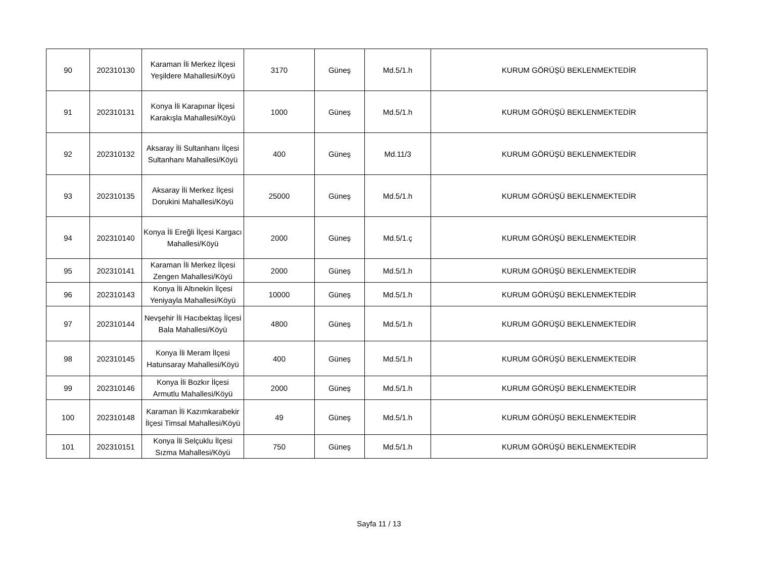| 90 | 202310130 | Karaman İli Merkez İlçesi Yeşildere Mahallesi/Köyü | 3170 | Güneş | Md.5/1.h | KURUM GÖRÜŞÜ BEKLENMEKTEDİR |
| 91 | 202310131 | Konya İli Karapınar İlçesi Karakışla Mahallesi/Köyü | 1000 | Güneş | Md.5/1.h | KURUM GÖRÜŞÜ BEKLENMEKTEDİR |
| 92 | 202310132 | Aksaray İli Sultanhanı İlçesi Sultanhanı Mahallesi/Köyü | 400 | Güneş | Md.11/3 | KURUM GÖRÜŞÜ BEKLENMEKTEDİR |
| 93 | 202310135 | Aksaray İli Merkez İlçesi Dorukini Mahallesi/Köyü | 25000 | Güneş | Md.5/1.h | KURUM GÖRÜŞÜ BEKLENMEKTEDİR |
| 94 | 202310140 | Konya İli Ereğli İlçesi Kargacı Mahallesi/Köyü | 2000 | Güneş | Md.5/1.ç | KURUM GÖRÜŞÜ BEKLENMEKTEDİR |
| 95 | 202310141 | Karaman İli Merkez İlçesi Zengen Mahallesi/Köyü | 2000 | Güneş | Md.5/1.h | KURUM GÖRÜŞÜ BEKLENMEKTEDİR |
| 96 | 202310143 | Konya İli Altınekin İlçesi Yeniyayla Mahallesi/Köyü | 10000 | Güneş | Md.5/1.h | KURUM GÖRÜŞÜ BEKLENMEKTEDİR |
| 97 | 202310144 | Nevşehir İli Hacıbektaş İlçesi Bala Mahallesi/Köyü | 4800 | Güneş | Md.5/1.h | KURUM GÖRÜŞÜ BEKLENMEKTEDİR |
| 98 | 202310145 | Konya İli Meram İlçesi Hatunsaray Mahallesi/Köyü | 400 | Güneş | Md.5/1.h | KURUM GÖRÜŞÜ BEKLENMEKTEDİR |
| 99 | 202310146 | Konya İli Bozkır İlçesi Armutlu Mahallesi/Köyü | 2000 | Güneş | Md.5/1.h | KURUM GÖRÜŞÜ BEKLENMEKTEDİR |
| 100 | 202310148 | Karaman İli Kazımkarabekir İlçesi Timsal Mahallesi/Köyü | 49 | Güneş | Md.5/1.h | KURUM GÖRÜŞÜ BEKLENMEKTEDİR |
| 101 | 202310151 | Konya İli Selçuklu İlçesi Sızma Mahallesi/Köyü | 750 | Güneş | Md.5/1.h | KURUM GÖRÜŞÜ BEKLENMEKTEDİR |
Sayfa 11 / 13